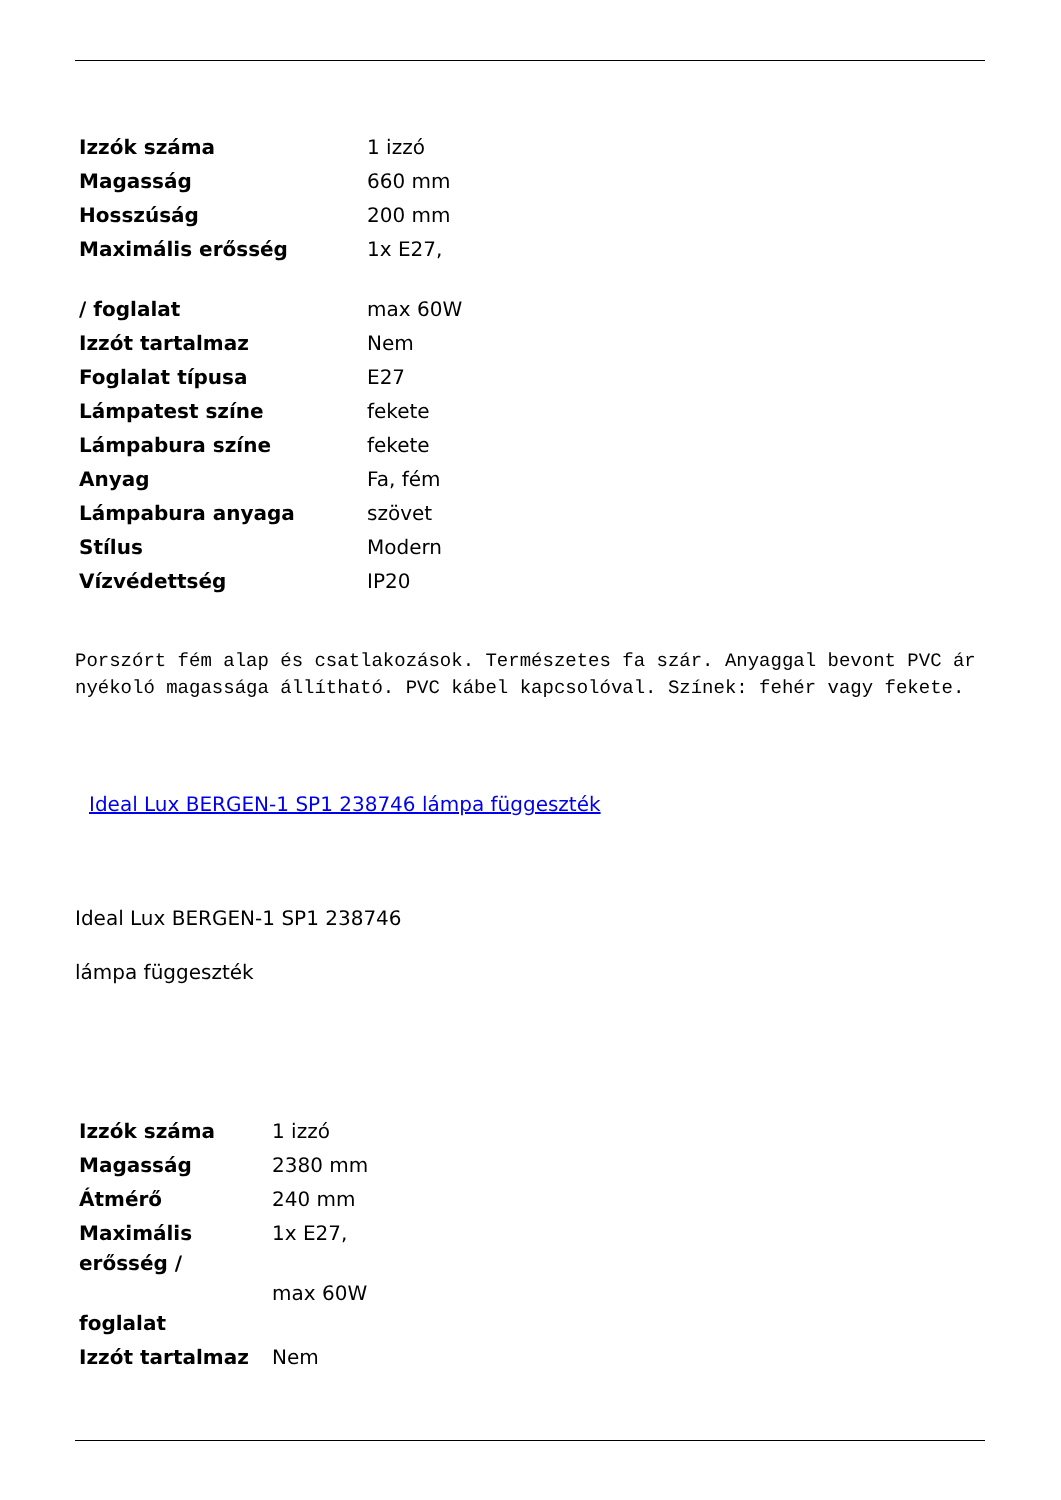| Izzók száma | 1 izzó |
| Magasság | 660 mm |
| Hosszúság | 200 mm |
| Maximális erősség / foglalat | 1x E27, max 60W |
| Izzót tartalmaz | Nem |
| Foglalat típusa | E27 |
| Lámpatest színe | fekete |
| Lámpabura színe | fekete |
| Anyag | Fa, fém |
| Lámpabura anyaga | szövet |
| Stílus | Modern |
| Vízvédettség | IP20 |
Porszórt fém alap és csatlakozások. Természetes fa szár. Anyaggal bevont PVC árnyékoló magassága állítható. PVC kábel kapcsolóval. Színek: fehér vagy fekete.
Ideal Lux BERGEN-1 SP1 238746 lámpa függeszték
Ideal Lux BERGEN-1 SP1 238746
lámpa függeszték
| Izzók száma | 1 izzó |
| Magasság | 2380 mm |
| Átmérő | 240 mm |
| Maximális erősség / foglalat | 1x E27, max 60W |
| Izzót tartalmaz | Nem |